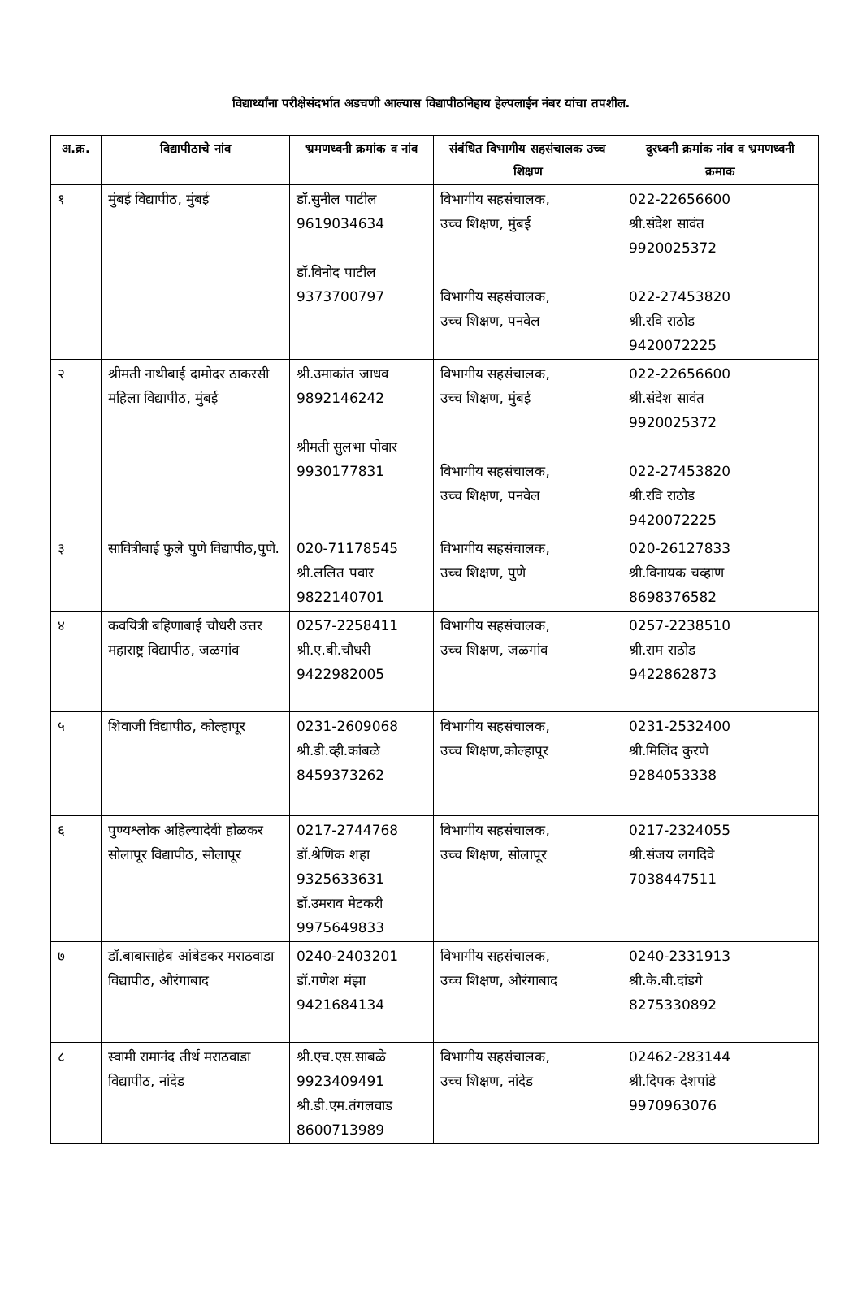विद्यार्थ्यांना परीक्षेसंदर्भात अडचणी आल्यास विद्यापीठनिहाय हेल्पलाईन नंबर यांचा तपशील.
| अ.क्र. | विद्यापीठाचे नांव | भ्रमणध्वनी क्रमांक व नांव | संबंधित विभागीय सहसंचालक उच्च शिक्षण | दुरध्वनी क्रमांक नांव व भ्रमणध्वनी क्रमाक |
| --- | --- | --- | --- | --- |
| १ | मुंबई विद्यापीठ, मुंबई | डॉ.सुनील पाटील 9619034634 डॉ.विनोद पाटील 9373700797 | विभागीय सहसंचालक, उच्च शिक्षण, मुंबई विभागीय सहसंचालक, उच्च शिक्षण, पनवेल | 022-22656600 श्री.संदेश सावंत 9920025372 022-27453820 श्री.रवि राठोड 9420072225 |
| २ | श्रीमती नाथीबाई दामोदर ठाकरसी महिला विद्यापीठ, मुंबई | श्री.उमाकांत जाधव 9892146242 श्रीमती सुलभा पोवार 9930177831 | विभागीय सहसंचालक, उच्च शिक्षण, मुंबई विभागीय सहसंचालक, उच्च शिक्षण, पनवेल | 022-22656600 श्री.संदेश सावंत 9920025372 022-27453820 श्री.रवि राठोड 9420072225 |
| ३ | सावित्रीबाई फुले पुणे विद्यापीठ,पुणे. | 020-71178545 श्री.ललित पवार 9822140701 | विभागीय सहसंचालक, उच्च शिक्षण, पुणे | 020-26127833 श्री.विनायक चव्हाण 8698376582 |
| ४ | कवयित्री बहिणाबाई चौधरी उत्तर महाराष्ट्र विद्यापीठ, जळगांव | 0257-2258411 श्री.ए.बी.चौधरी 9422982005 | विभागीय सहसंचालक, उच्च शिक्षण, जळगांव | 0257-2238510 श्री.राम राठोड 9422862873 |
| ५ | शिवाजी विद्यापीठ, कोल्हापूर | 0231-2609068 श्री.डी.व्ही.कांबळे 8459373262 | विभागीय सहसंचालक, उच्च शिक्षण,कोल्हापूर | 0231-2532400 श्री.मिलिंद कुरणे 9284053338 |
| ६ | पुण्यश्लोक अहिल्यादेवी होळकर सोलापूर विद्यापीठ, सोलापूर | 0217-2744768 डॉ.श्रेणिक शहा 9325633631 डॉ.उमराव मेटकरी 9975649833 | विभागीय सहसंचालक, उच्च शिक्षण, सोलापूर | 0217-2324055 श्री.संजय लगदिवे 7038447511 |
| ७ | डॉ.बाबासाहेब आंबेडकर मराठवाडा विद्यापीठ, औरंगाबाद | 0240-2403201 डॉ.गणेश मंझा 9421684134 | विभागीय सहसंचालक, उच्च शिक्षण, औरंगाबाद | 0240-2331913 श्री.के.बी.दांडगे 8275330892 |
| ८ | स्वामी रामानंद तीर्थ मराठवाडा विद्यापीठ, नांदेड | श्री.एच.एस.साबळे 9923409491 श्री.डी.एम.तंगलवाड 8600713989 | विभागीय सहसंचालक, उच्च शिक्षण, नांदेड | 02462-283144 श्री.दिपक देशपांडे 9970963076 |